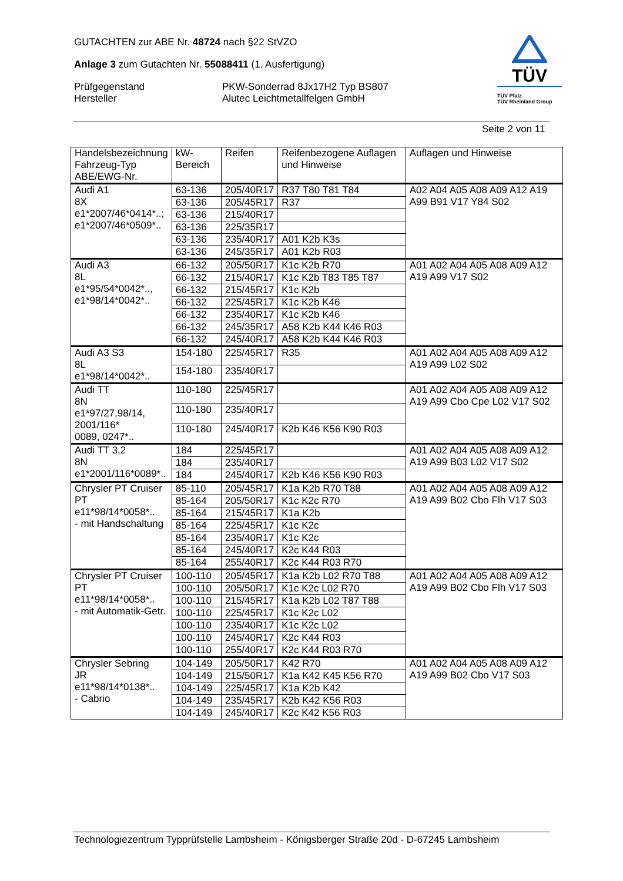GUTACHTEN zur ABE Nr. 48724 nach §22 StVZO
Anlage 3 zum Gutachten Nr. 55088411 (1. Ausfertigung)
Prüfgegenstand PKW-Sonderrad 8Jx17H2 Typ BS807
Hersteller Alutec Leichtmetallfelgen GmbH
TÜV
TÜV Pfalz
TÜV Rheinland Group
Seite 2 von 11
| Handelsbezeichnung Fahrzeug-Typ ABE/EWG-Nr. | kW-Bereich | Reifen | Reifenbezogene Auflagen und Hinweise | Auflagen und Hinweise |
| --- | --- | --- | --- | --- |
| Audi A1 8X e1*2007/46*0414*..; e1*2007/46*0509*.. | 63-136 | 205/40R17 | R37 T80 T81 T84 | A02 A04 A05 A08 A09 A12 A19 A99 B91 V17 Y84 S02 |
| | 63-136 | 205/45R17 | R37 | |
| | 63-136 | 215/40R17 | | |
| | 63-136 | 225/35R17 | | |
| | 63-136 | 235/40R17 | A01 K2b K3s | |
| | 63-136 | 245/35R17 | A01 K2b R03 | |
| Audi A3 8L e1*95/54*0042*.., e1*98/14*0042*.. | 66-132 | 205/50R17 | K1c K2b R70 | A01 A02 A04 A05 A08 A09 A12 A19 A99 V17 S02 |
| | 66-132 | 215/40R17 | K1c K2b T83 T85 T87 | |
| | 66-132 | 215/45R17 | K1c K2b | |
| | 66-132 | 225/45R17 | K1c K2b K46 | |
| | 66-132 | 235/40R17 | K1c K2b K46 | |
| | 66-132 | 245/35R17 | A58 K2b K44 K46 R03 | |
| | 66-132 | 245/40R17 | A58 K2b K44 K46 R03 | |
| Audi A3 S3 8L e1*98/14*0042*.. | 154-180 | 225/45R17 | R35 | A01 A02 A04 A05 A08 A09 A12 A19 A99 L02 S02 |
| | 154-180 | 235/40R17 | | |
| Audi TT 8N e1*97/27,98/14, 2001/116* 0089, 0247*.. | 110-180 | 225/45R17 | | A01 A02 A04 A05 A08 A09 A12 A19 A99 Cbo Cpe L02 V17 S02 |
| | 110-180 | 235/40R17 | | |
| | 110-180 | 245/40R17 | K2b K46 K56 K90 R03 | |
| Audi TT 3,2 8N e1*2001/116*0089*.. | 184 | 225/45R17 | | A01 A02 A04 A05 A08 A09 A12 A19 A99 B03 L02 V17 S02 |
| | 184 | 235/40R17 | | |
| | 184 | 245/40R17 | K2b K46 K56 K90 R03 | |
| Chrysler PT Cruiser PT e11*98/14*0058*.. - mit Handschaltung | 85-110 | 205/45R17 | K1a K2b R70 T88 | A01 A02 A04 A05 A08 A09 A12 A19 A99 B02 Cbo Flh V17 S03 |
| | 85-164 | 205/50R17 | K1c K2c R70 | |
| | 85-164 | 215/45R17 | K1a K2b | |
| | 85-164 | 225/45R17 | K1c K2c | |
| | 85-164 | 235/40R17 | K1c K2c | |
| | 85-164 | 245/40R17 | K2c K44 R03 | |
| | 85-164 | 255/40R17 | K2c K44 R03 R70 | |
| Chrysler PT Cruiser PT e11*98/14*0058*.. - mit Automatik-Getr. | 100-110 | 205/45R17 | K1a K2b L02 R70 T88 | A01 A02 A04 A05 A08 A09 A12 A19 A99 B02 Cbo Flh V17 S03 |
| | 100-110 | 205/50R17 | K1c K2c L02 R70 | |
| | 100-110 | 215/45R17 | K1a K2b L02 T87 T88 | |
| | 100-110 | 225/45R17 | K1c K2c L02 | |
| | 100-110 | 235/40R17 | K1c K2c L02 | |
| | 100-110 | 245/40R17 | K2c K44 R03 | |
| | 100-110 | 255/40R17 | K2c K44 R03 R70 | |
| Chrysler Sebring JR e11*98/14*0138*.. - Cabrio | 104-149 | 205/50R17 | K42 R70 | A01 A02 A04 A05 A08 A09 A12 A19 A99 B02 Cbo V17 S03 |
| | 104-149 | 215/50R17 | K1a K42 K45 K56 R70 | |
| | 104-149 | 225/45R17 | K1a K2b K42 | |
| | 104-149 | 235/45R17 | K2b K42 K56 R03 | |
| | 104-149 | 245/40R17 | K2c K42 K56 R03 | |
Technologiezentrum Typprüfstelle Lambsheim - Königsberger Straße 20d - D-67245 Lambsheim